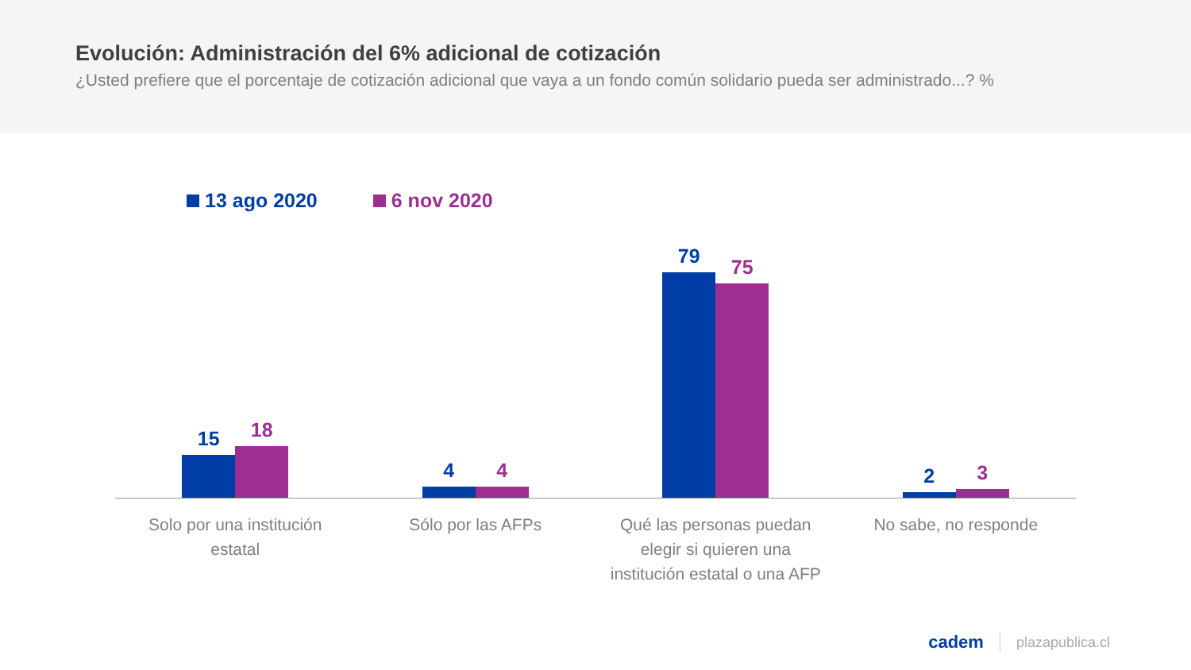Evolución: Administración del 6% adicional de cotización
¿Usted prefiere que el porcentaje de cotización adicional que vaya a un fondo común solidario pueda ser administrado...? %
13 ago 2020 6 nov 2020
15
18
4
4
79
75
2
3
Solo por una institución estatal
Sólo por las AFPs Qué las personas puedan elegir si quieren una institución estatal o una AFP
No sabe, no responde
cadem plazapublica.cl